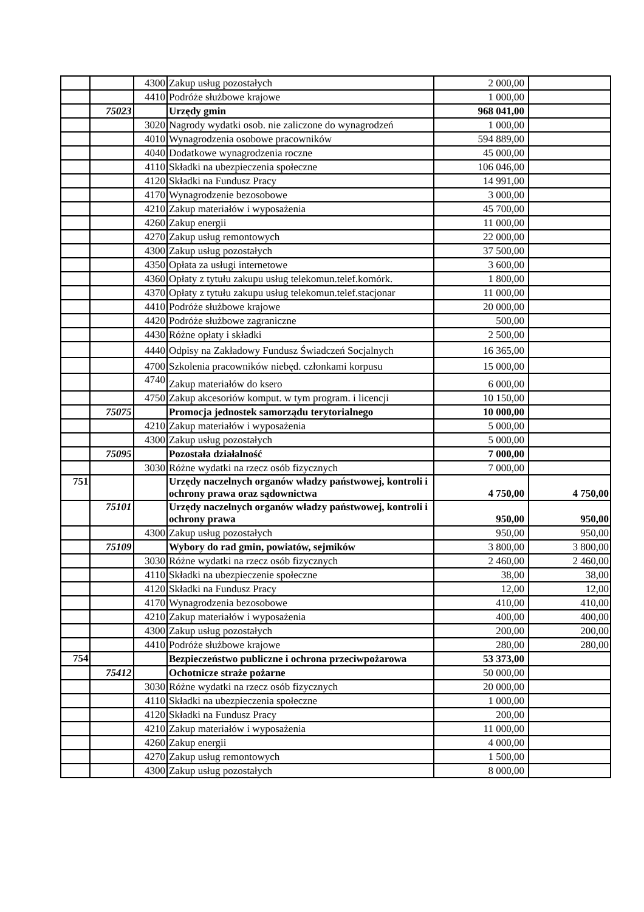| | | 4300 | Zakup usług pozostałych | 2 000,00 | |
| | | 4410 | Podróże służbowe krajowe | 1 000,00 | |
| | 75023 | | Urzędy gmin | 968 041,00 | |
| | | 3020 | Nagrody wydatki osob. nie zaliczone do wynagrodzeń | 1 000,00 | |
| | | 4010 | Wynagrodzenia osobowe pracowników | 594 889,00 | |
| | | 4040 | Dodatkowe wynagrodzenia roczne | 45 000,00 | |
| | | 4110 | Składki na ubezpieczenia społeczne | 106 046,00 | |
| | | 4120 | Składki na Fundusz Pracy | 14 991,00 | |
| | | 4170 | Wynagrodzenie bezosobowe | 3 000,00 | |
| | | 4210 | Zakup materiałów i wyposażenia | 45 700,00 | |
| | | 4260 | Zakup energii | 11 000,00 | |
| | | 4270 | Zakup usług remontowych | 22 000,00 | |
| | | 4300 | Zakup usług pozostałych | 37 500,00 | |
| | | 4350 | Opłata za usługi internetowe | 3 600,00 | |
| | | 4360 | Opłaty z tytułu zakupu usług telekomun.telef.komórk. | 1 800,00 | |
| | | 4370 | Opłaty z tytułu zakupu usług telekomun.telef.stacjonar | 11 000,00 | |
| | | 4410 | Podróże służbowe krajowe | 20 000,00 | |
| | | 4420 | Podróże służbowe zagraniczne | 500,00 | |
| | | 4430 | Różne opłaty i składki | 2 500,00 | |
| | | 4440 | Odpisy na Zakładowy Fundusz Świadczeń Socjalnych | 16 365,00 | |
| | | 4700 | Szkolenia pracowników niebęd. członkami korpusu | 15 000,00 | |
| | | 4740 | Zakup materiałów do ksero | 6 000,00 | |
| | | 4750 | Zakup akcesoriów komput. w tym program. i licencji | 10 150,00 | |
| | 75075 | | Promocja jednostek samorządu terytorialnego | 10 000,00 | |
| | | 4210 | Zakup materiałów i wyposażenia | 5 000,00 | |
| | | 4300 | Zakup usług pozostałych | 5 000,00 | |
| | 75095 | | Pozostała działalność | 7 000,00 | |
| | | 3030 | Różne wydatki na rzecz osób fizycznych | 7 000,00 | |
| 751 | | | Urzędy naczelnych organów władzy państwowej, kontroli i ochrony prawa oraz sądownictwa | 4 750,00 | 4 750,00 |
| | 75101 | | Urzędy naczelnych organów władzy państwowej, kontroli i ochrony prawa | 950,00 | 950,00 |
| | | 4300 | Zakup usług pozostałych | 950,00 | 950,00 |
| | 75109 | | Wybory do rad gmin, powiatów, sejmików | 3 800,00 | 3 800,00 |
| | | 3030 | Różne wydatki na rzecz osób fizycznych | 2 460,00 | 2 460,00 |
| | | 4110 | Składki na ubezpieczenie społeczne | 38,00 | 38,00 |
| | | 4120 | Składki na Fundusz Pracy | 12,00 | 12,00 |
| | | 4170 | Wynagrodzenia bezosobowe | 410,00 | 410,00 |
| | | 4210 | Zakup materiałów i wyposażenia | 400,00 | 400,00 |
| | | 4300 | Zakup usług pozostałych | 200,00 | 200,00 |
| | | 4410 | Podróże służbowe krajowe | 280,00 | 280,00 |
| 754 | | | Bezpieczeństwo publiczne i ochrona przeciwpożarowa | 53 373,00 | |
| | 75412 | | Ochotnicze straże pożarne | 50 000,00 | |
| | | 3030 | Różne wydatki na rzecz osób fizycznych | 20 000,00 | |
| | | 4110 | Składki na ubezpieczenia społeczne | 1 000,00 | |
| | | 4120 | Składki na Fundusz Pracy | 200,00 | |
| | | 4210 | Zakup materiałów i wyposażenia | 11 000,00 | |
| | | 4260 | Zakup energii | 4 000,00 | |
| | | 4270 | Zakup usług remontowych | 1 500,00 | |
| | | 4300 | Zakup usług pozostałych | 8 000,00 | |